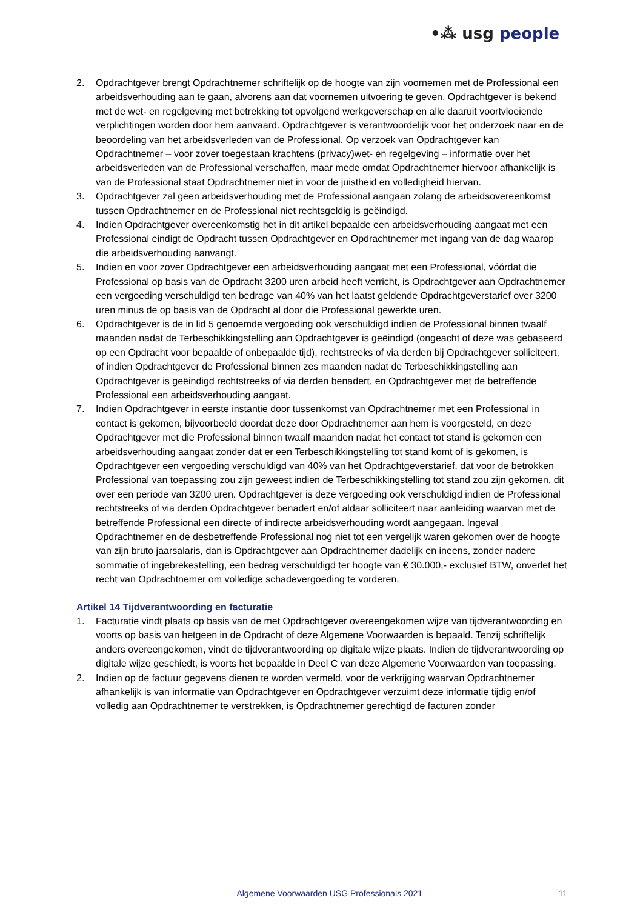•⁂ usg people
2. Opdrachtgever brengt Opdrachtnemer schriftelijk op de hoogte van zijn voornemen met de Professional een arbeidsverhouding aan te gaan, alvorens aan dat voornemen uitvoering te geven. Opdrachtgever is bekend met de wet- en regelgeving met betrekking tot opvolgend werkgeverschap en alle daaruit voortvloeiende verplichtingen worden door hem aanvaard. Opdrachtgever is verantwoordelijk voor het onderzoek naar en de beoordeling van het arbeidsverleden van de Professional. Op verzoek van Opdrachtgever kan Opdrachtnemer – voor zover toegestaan krachtens (privacy)wet- en regelgeving – informatie over het arbeidsverleden van de Professional verschaffen, maar mede omdat Opdrachtnemer hiervoor afhankelijk is van de Professional staat Opdrachtnemer niet in voor de juistheid en volledigheid hiervan.
3. Opdrachtgever zal geen arbeidsverhouding met de Professional aangaan zolang de arbeidsovereenkomst tussen Opdrachtnemer en de Professional niet rechtsgeldig is geëindigd.
4. Indien Opdrachtgever overeenkomstig het in dit artikel bepaalde een arbeidsverhouding aangaat met een Professional eindigt de Opdracht tussen Opdrachtgever en Opdrachtnemer met ingang van de dag waarop die arbeidsverhouding aanvangt.
5. Indien en voor zover Opdrachtgever een arbeidsverhouding aangaat met een Professional, vóórdat die Professional op basis van de Opdracht 3200 uren arbeid heeft verricht, is Opdrachtgever aan Opdrachtnemer een vergoeding verschuldigd ten bedrage van 40% van het laatst geldende Opdrachtgeverstarief over 3200 uren minus de op basis van de Opdracht al door die Professional gewerkte uren.
6. Opdrachtgever is de in lid 5 genoemde vergoeding ook verschuldigd indien de Professional binnen twaalf maanden nadat de Terbeschikkingstelling aan Opdrachtgever is geëindigd (ongeacht of deze was gebaseerd op een Opdracht voor bepaalde of onbepaalde tijd), rechtstreeks of via derden bij Opdrachtgever solliciteert, of indien Opdrachtgever de Professional binnen zes maanden nadat de Terbeschikkingstelling aan Opdrachtgever is geëindigd rechtstreeks of via derden benadert, en Opdrachtgever met de betreffende Professional een arbeidsverhouding aangaat.
7. Indien Opdrachtgever in eerste instantie door tussenkomst van Opdrachtnemer met een Professional in contact is gekomen, bijvoorbeeld doordat deze door Opdrachtnemer aan hem is voorgesteld, en deze Opdrachtgever met die Professional binnen twaalf maanden nadat het contact tot stand is gekomen een arbeidsverhouding aangaat zonder dat er een Terbeschikkingstelling tot stand komt of is gekomen, is Opdrachtgever een vergoeding verschuldigd van 40% van het Opdrachtgeverstarief, dat voor de betrokken Professional van toepassing zou zijn geweest indien de Terbeschikkingstelling tot stand zou zijn gekomen, dit over een periode van 3200 uren. Opdrachtgever is deze vergoeding ook verschuldigd indien de Professional rechtstreeks of via derden Opdrachtgever benadert en/of aldaar solliciteert naar aanleiding waarvan met de betreffende Professional een directe of indirecte arbeidsverhouding wordt aangegaan. Ingeval Opdrachtnemer en de desbetreffende Professional nog niet tot een vergelijk waren gekomen over de hoogte van zijn bruto jaarsalaris, dan is Opdrachtgever aan Opdrachtnemer dadelijk en ineens, zonder nadere sommatie of ingebrekestelling, een bedrag verschuldigd ter hoogte van € 30.000,- exclusief BTW, onverlet het recht van Opdrachtnemer om volledige schadevergoeding te vorderen.
Artikel 14 Tijdverantwoording en facturatie
1. Facturatie vindt plaats op basis van de met Opdrachtgever overeengekomen wijze van tijdverantwoording en voorts op basis van hetgeen in de Opdracht of deze Algemene Voorwaarden is bepaald. Tenzij schriftelijk anders overeengekomen, vindt de tijdverantwoording op digitale wijze plaats. Indien de tijdverantwoording op digitale wijze geschiedt, is voorts het bepaalde in Deel C van deze Algemene Voorwaarden van toepassing.
2. Indien op de factuur gegevens dienen te worden vermeld, voor de verkrijging waarvan Opdrachtnemer afhankelijk is van informatie van Opdrachtgever en Opdrachtgever verzuimt deze informatie tijdig en/of volledig aan Opdrachtnemer te verstrekken, is Opdrachtnemer gerechtigd de facturen zonder
Algemene Voorwaarden USG Professionals 2021 11